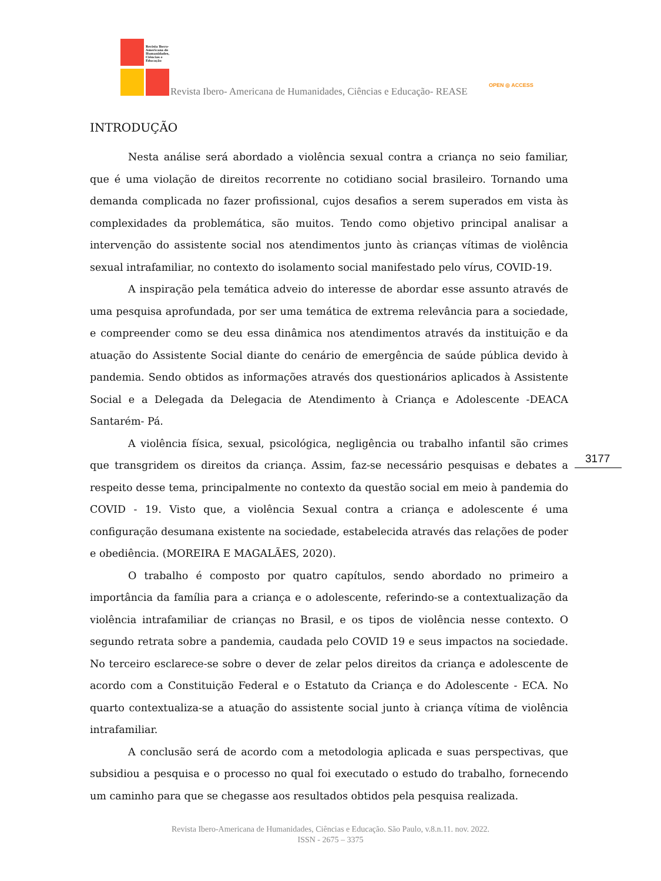Revista Ibero-Americana de Humanidades, Ciências e Educação
Revista Ibero- Americana de Humanidades, Ciências e Educação- REASE
OPEN ◎ ACCESS
INTRODUÇÃO
Nesta análise será abordado a violência sexual contra a criança no seio familiar, que é uma violação de direitos recorrente no cotidiano social brasileiro. Tornando uma demanda complicada no fazer profissional, cujos desafios a serem superados em vista às complexidades da problemática, são muitos. Tendo como objetivo principal analisar a intervenção do assistente social nos atendimentos junto às crianças vítimas de violência sexual intrafamiliar, no contexto do isolamento social manifestado pelo vírus, COVID-19.
A inspiração pela temática adveio do interesse de abordar esse assunto através de uma pesquisa aprofundada, por ser uma temática de extrema relevância para a sociedade, e compreender como se deu essa dinâmica nos atendimentos através da instituição e da atuação do Assistente Social diante do cenário de emergência de saúde pública devido à pandemia. Sendo obtidos as informações através dos questionários aplicados à Assistente Social e a Delegada da Delegacia de Atendimento à Criança e Adolescente -DEACA Santarém- Pá.
A violência física, sexual, psicológica, negligência ou trabalho infantil são crimes que transgridem os direitos da criança. Assim, faz-se necessário pesquisas e debates a respeito desse tema, principalmente no contexto da questão social em meio à pandemia do COVID - 19. Visto que, a violência Sexual contra a criança e adolescente é uma configuração desumana existente na sociedade, estabelecida através das relações de poder e obediência. (MOREIRA E MAGALÃES, 2020).
O trabalho é composto por quatro capítulos, sendo abordado no primeiro a importância da família para a criança e o adolescente, referindo-se a contextualização da violência intrafamiliar de crianças no Brasil, e os tipos de violência nesse contexto. O segundo retrata sobre a pandemia, caudada pelo COVID 19 e seus impactos na sociedade. No terceiro esclarece-se sobre o dever de zelar pelos direitos da criança e adolescente de acordo com a Constituição Federal e o Estatuto da Criança e do Adolescente - ECA. No quarto contextualiza-se a atuação do assistente social junto à criança vítima de violência intrafamiliar.
A conclusão será de acordo com a metodologia aplicada e suas perspectivas, que subsidiou a pesquisa e o processo no qual foi executado o estudo do trabalho, fornecendo um caminho para que se chegasse aos resultados obtidos pela pesquisa realizada.
3177
Revista Ibero-Americana de Humanidades, Ciências e Educação. São Paulo, v.8.n.11. nov. 2022.
ISSN - 2675 – 3375